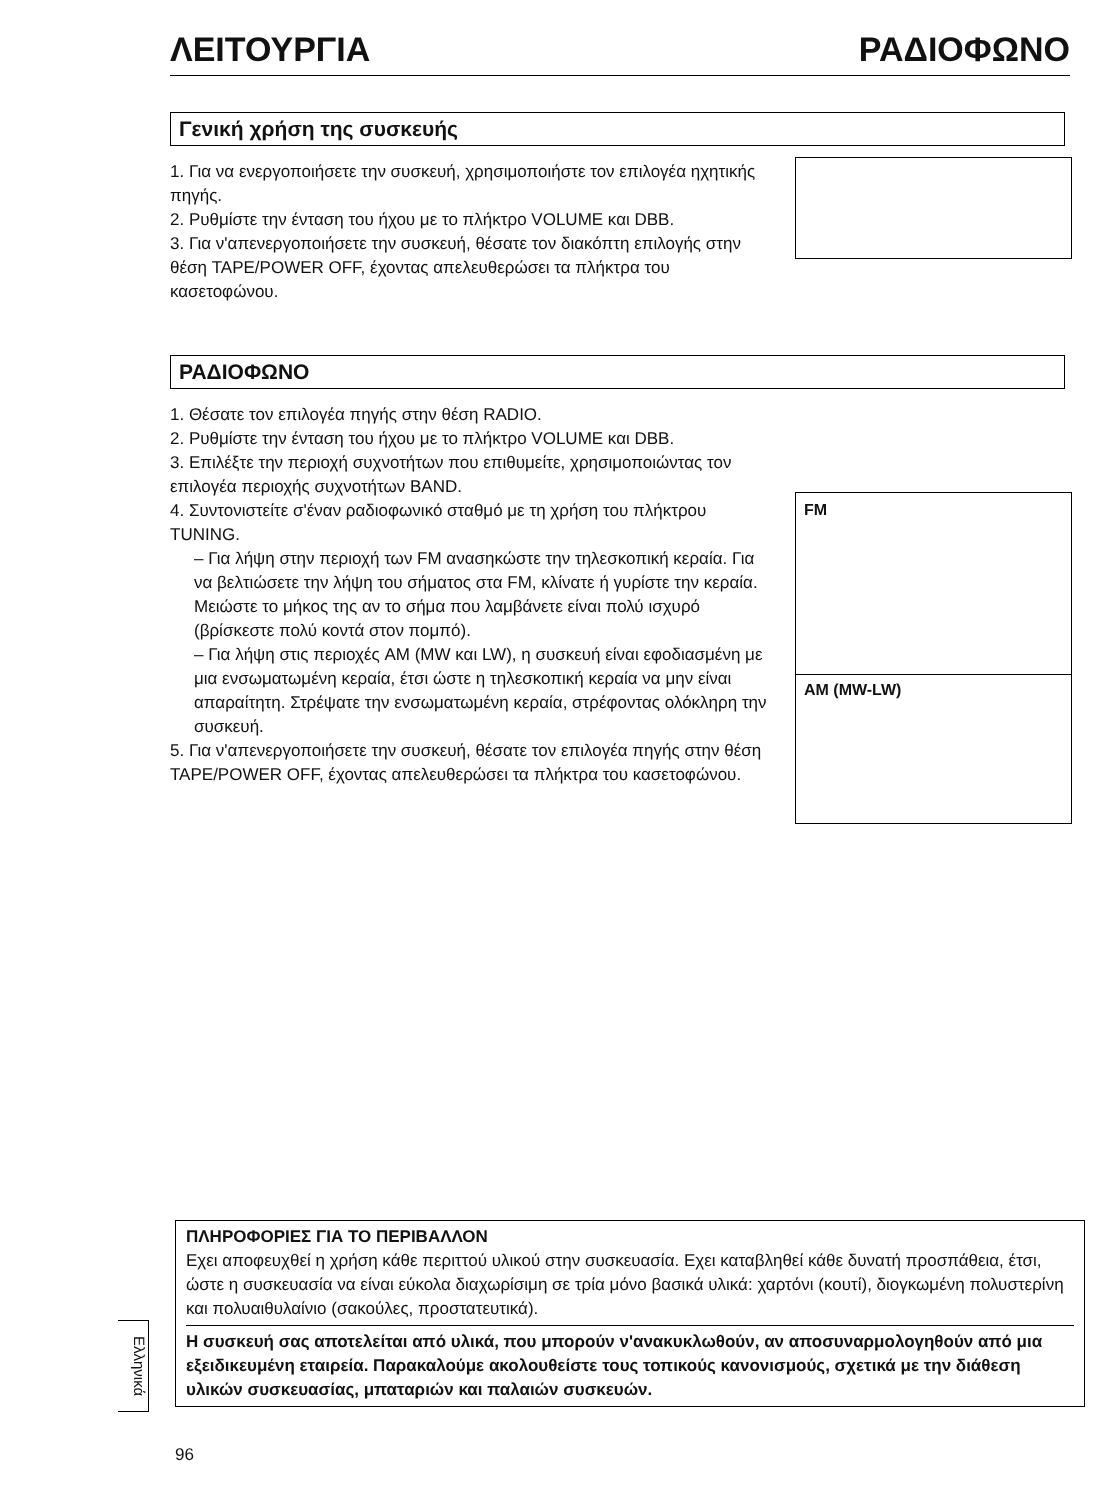ΛΕΙΤΟΥΡΓΙΑ ΡΑΔΙΟΦΩΝΟ
Γενική χρήση της συσκευής
1. Για να ενεργοποιήσετε την συσκευή, χρησιμοποιήστε τον επιλογέα ηχητικής πηγής.
2. Ρυθμίστε την ένταση του ήχου με το πλήκτρο VOLUME και DBB.
3. Για ν'απενεργοποιήσετε την συσκευή, θέσατε τον διακόπτη επιλογής στην θέση TAPE/POWER OFF, έχοντας απελευθερώσει τα πλήκτρα του κασετοφώνου.
ΡΑΔΙΟΦΩΝΟ
1. Θέσατε τον επιλογέα πηγής στην θέση RADIO.
2. Ρυθμίστε την ένταση του ήχου με το πλήκτρο VOLUME και DBB.
3. Επιλέξτε την περιοχή συχνοτήτων που επιθυμείτε, χρησιμοποιώντας τον επιλογέα περιοχής συχνοτήτων BAND.
4. Συντονιστείτε σ'έναν ραδιοφωνικό σταθμό με τη χρήση του πλήκτρου TUNING.
– Για λήψη στην περιοχή των FM ανασηκώστε την τηλεσκοπική κεραία. Για να βελτιώσετε την λήψη του σήματος στα FM, κλίνατε ή γυρίστε την κεραία. Μειώστε το μήκος της αν το σήμα που λαμβάνετε είναι πολύ ισχυρό (βρίσκεστε πολύ κοντά στον πομπό).
– Για λήψη στις περιοχές AM (MW και LW), η συσκευή είναι εφοδιασμένη με μια ενσωματωμένη κεραία, έτσι ώστε η τηλεσκοπική κεραία να μην είναι απαραίτητη. Στρέψατε την ενσωματωμένη κεραία, στρέφοντας ολόκληρη την συσκευή.
5. Για ν'απενεργοποιήσετε την συσκευή, θέσατε τον επιλογέα πηγής στην θέση TAPE/POWER OFF, έχοντας απελευθερώσει τα πλήκτρα του κασετοφώνου.
FM
AM (MW-LW)
ΠΛΗΡΟΦΟΡΙΕΣ ΓΙΑ ΤΟ ΠΕΡΙΒΑΛΛΟΝ
Εχει αποφευχθεί η χρήση κάθε περιττού υλικού στην συσκευασία. Εχει καταβληθεί κάθε δυνατή προσπάθεια, έτσι, ώστε η συσκευασία να είναι εύκολα διαχωρίσιμη σε τρία μόνο βασικά υλικά: χαρτόνι (κουτί), διογκωμένη πολυστερίνη και πολυαιθυλαίνιο (σακούλες, προστατευτικά).
Η συσκευή σας αποτελείται από υλικά, που μπορούν ν'ανακυκλωθούν, αν αποσυναρμολογηθούν από μια εξειδικευμένη εταιρεία. Παρακαλούμε ακολουθείστε τους τοπικούς κανονισμούς, σχετικά με την διάθεση υλικών συσκευασίας, μπαταριών και παλαιών συσκευών.
Ελληνικά
96